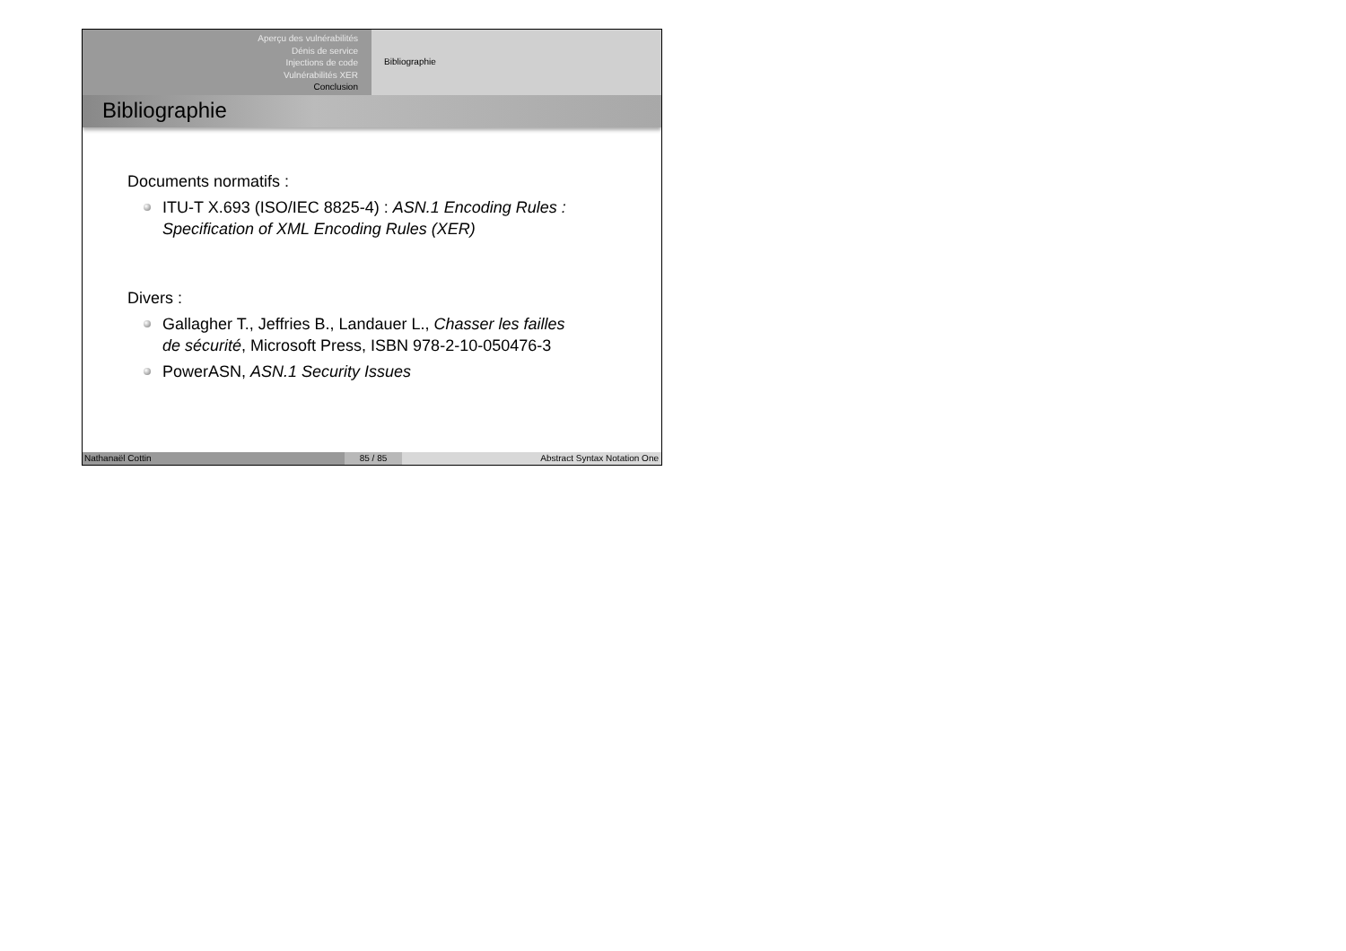Aperçu des vulnérabilités
Dénis de service
Injections de code
Vulnérabilités XER
Conclusion
Bibliographie
Bibliographie
Documents normatifs :
ITU-T X.693 (ISO/IEC 8825-4) : ASN.1 Encoding Rules : Specification of XML Encoding Rules (XER)
Divers :
Gallagher T., Jeffries B., Landauer L., Chasser les failles de sécurité, Microsoft Press, ISBN 978-2-10-050476-3
PowerASN, ASN.1 Security Issues
Nathanaël Cottin 85 / 85 Abstract Syntax Notation One